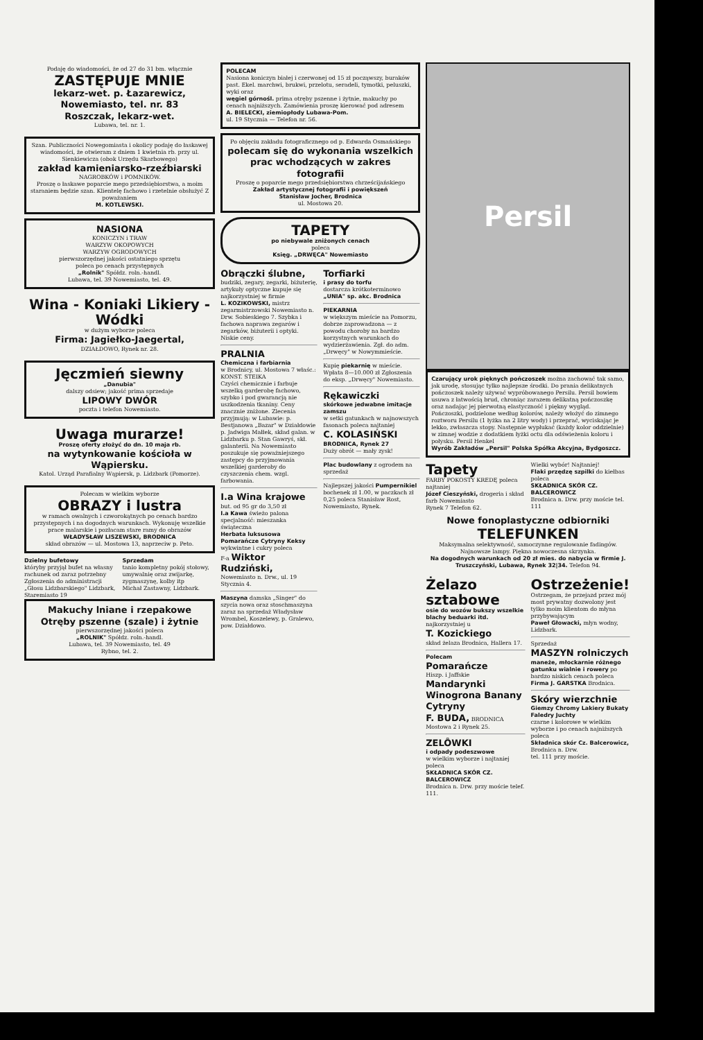Podaję do wiadomości, że od 27 do 31 bm. włącznie
ZASTĘPUJE MNIE
lekarz-wet. p. Łazarewicz, Nowemiasto, tel. nr. 83
Roszczak, lekarz-wet.
Lubawa, tel. nr. 1.
Szan. Publiczności Nowegomiasta i okolicy podaję do łaskawej wiadomości, że otwieram z dniem 1 kwietnia rb. przy ul. Sienkiewicza (obok Urzędu Skarbowego)
zakład kamieniarsko-rzeźbiarski
NAGROBKÓW i POMNIKÓW.
Proszę o łaskawe poparcie mego przedsiębiorstwa, a moim staraniem będzie szan. Klientelę fachowo i rzetelnie obsłużyć Z poważaniem
M. KOTLEWSKI.
NASIONA
KONICZYN i TRAW
WARZYW OKOPOWYCH
WARZYW OGRODOWYCH
pierwszorzędnej jakości ostatniego sprzętu
poleca po cenach przystępnych
„Rolnik" Spółdz. roln.-handl.
Lubawa, tel. 39 Nowemiasto, tel. 49.
Wina - Koniaki Likiery - Wódki
w dużym wyborze poleca
Firma: Jagiełko-Jaegertal,
DZIAŁDOWO, Rynek nr. 28.
Jęczmień siewny
„Danubia"
dalszy odsiew; jakość prima sprzedaje
LIPOWY DWÓR
poczta i telefon Nowemiasto.
Uwaga murarze!
Proszę oferty złożyć do dn. 10 maja rb.
na wytynkowanie kościoła w Wąpiersku.
Katol. Urząd Parafialny Wąpiersk, p. Lidzbark (Pomorze).
Polecam w wielkim wyborze
OBRAZY i lustra
w ramach owalnych i czworokątnych po cenach bardzo przystępnych i na dogodnych warunkach. Wykonuję wszelkie prace malarskie i pozłacam stare ramy do obrazów
WŁADYSŁAW LISZEWSKI, BRODNICA
skład obrazów — ul. Mostowa 13, naprzeciw p. Peto.
Dzielny bufetowy
któryby przyjął bufet na własny rachunek od zaraz potrzebny Zgłoszenia do administracji „Głosu Lidzbarskiego" Lidzbark, Staremiasto 19
Sprzedam
tanio kompletny pokój stołowy, umywalnię oraz zwijarkę, zygmaszynę, kolby itp
Michał Zastawny, Lidzbark.
Makuchy lniane i rzepakowe
Otręby pszenne (szale) i żytnie
pierwszorzędnej jakości poleca
„ROLNIK" Spółdz. roln.-handl.
Lubawa, tel. 39 Nowemiasto, tel. 49
Rybno, tel. 2.
POLECAM
Nasiona koniczyn białej i czerwonej od 15 zł począwszy, buraków past. Ekel. marchwi, brukwi, przelotu, seradeli, tymotki, peluszki, wyki oraz
węgiel górnośl. prima otręby pszenne i żytnie, makuchy po cenach najniższych. Zamówienia proszę kierować pod adresem
A. BIELECKI, ziemiopłody Lubawa-Pom.
ul. 19 Stycznia — Telefon nr. 56.
Po objęciu zakładu fotograficznego od p. Edwarda Osmańskiego
polecam się do wykonania wszelkich prac wchodzących w zakres fotografii
Proszę o poparcie mego przedsiębiorstwa chrześcijańskiego
Zakład artystycznej fotografii i powiększeń
Stanisław Jocher, Brodnica
ul. Mostowa 20.
TAPETY
po niebywale zniżonych cenach
poleca
Księg. „DRWĘCA" Nowemiasto
Obrączki ślubne,
budziki, zegary, zegarki, biżuterię, artykuły optyczne kupuje się najkorzystniej w firmie
L. KOZIKOWSKI, mistrz zegarmistrzowski Nowemiasto n. Drw. Sobieskiego 7. Szybka i fachowa naprawa zegarów i zegarków, biżuterii i optyki. Niskie ceny.
PRALNIA
Chemiczna i farbiarnia
w Brodnicy, ul. Mostowa 7 właśc.: KONST. STEIKA
Czyści chemicznie i farbuje wszelką garderobę fachowo, szybko i pod gwarancją nie uszkodzenia tkaniny. Ceny znacznie zniżone. Zlecenia przyjmują: w Lubawie: p. Bestjanowa „Bazar" w Działdowie p. Jadwiga Małłek, skład galan. w Lidzbarku p. Stan Gawryś, skł. galanterii. Na Nowemiasto poszukuje się poważniejszego zastępcy do przyjmowania wszelkiej garderoby do czyszczenia chem. wzgl. farbowania.
I.a Wina krajowe
but. od 95 gr do 3,50 zł
I.a Kawa świeżo palona
specjalność: mieszanka świąteczna
Herbata luksusowa Pomarańcze Cytryny Keksy wykwintne i cukry poleca
F-a Wiktor Rudziński,
Nowemiasto n. Drw., ul. 19 Stycznia 4.
Maszyna damska „Singer" do szycia nowa oraz stoschmaszyna zaraz na sprzedaż Władysław Wrombel, Koszelewy, p. Gralewo, pow. Działdowo.
Torfiarki
i prasy do torfu
dostarcza krótkoterminowo
„UNIA" sp. akc. Brodnica
PIEKARNIA
w większym mieście na Pomorzu, dobrze zaprowadzona — z powodu choroby na bardzo korzystnych warunkach do wydzierżawienia. Zgł. do adm. „Drwęcy" w Nowymmieście.
Kupię piekarnię w mieście. Wpłata 8—10.000 zł Zgłoszenia do eksp. „Drwęcy" Nowemiasto.
Rękawiczki
skórkowe jedwabne imitacje zamszu
w setki gatunkach w najnowszych fasonach poleca najtaniej
C. KOLASIŃSKI
BRODNICA, Rynek 27
Duży obrót — mały zysk!
Plac budowlany z ogrodem na sprzedaż
Najlepszej jakości Pumpernikiel bochenek zł 1.00, w paczkach zł 0,25 poleca Stanisław Rost, Nowemiasto, Rynek.
Persil
Czarujący urok pięknych pończoszek można zachować tak samo, jak urodę, stosując tylko najlepsze środki. Do prania delikatnych pończoszek należy używać wypróbowanego Persilu. Persil bowiem usuwa z łatwością brud, chroniąc zarazem delikatną pończoszkę oraz nadając jej pierwotną elastyczność i piękny wygląd. Pończoszki, podzielone według kolorów, należy włożyć do zimnego roztworu Persilu (1 łyżka na 2 litry wody) i przeprać, wyciskając je lekko, zwłaszcza stopy. Następnie wypłukać (każdy kolor oddzielnie) w zimnej wodzie z dodatkiem łyżki octu dla odświeżenia koloru i połysku. Persil Henkel
Wyrób Zakładów „Persil" Polska Spółka Akcyjna, Bydgoszcz.
Tapety
FARBY POKOSTY KREDĘ poleca najtaniej
Józef Cieszyński, drogeria i skład farb Nowemiasto
Rynek 7 Telefon 62.
Wielki wybór! Najtaniej!
Flaki przędzę szpilki do kiełbas poleca
SKŁADNICA SKÓR CZ. BALCEROWICZ
Brodnica n. Drw. przy moście tel. 111
Nowe fonoplastyczne odbiorniki
TELEFUNKEN
Maksymalna selektywność, samoczynne regulowanie fadingów. Najnowsze lampy. Piękna nowoczesna skrzynka.
Na dogodnych warunkach od 20 zł mies. do nabycia w firmie J. Truszczyński, Lubawa, Rynek 32|34. Telefon 94.
Żelazo sztabowe
osie do wozów bukszy wszelkie blachy beduarki itd.
najkorzystniej u
T. Kozickiego
skład żelaza Brodnica, Hallera 17.
Polecam
Pomarańcze
Hiszp. i Jaffskie
Mandarynki Winogrona Banany Cytryny
F. BUDA, BRODNICA
Mostowa 2 i Rynek 25.
ZELÔWKI
i odpady podeszwowe
w wielkim wyborze i najtaniej poleca
SKŁADNICA SKÓR CZ. BALCEROWICZ
Brodnica n. Drw. przy moście telef. 111.
Ostrzeżenie!
Ostrzegam, że przejazd przez mój most prywatny dozwolony jest tylko moim klientom do młyna przybywającym
Paweł Głowacki, młyn wodny, Lidzbark.
Sprzedaż
MASZYN rolniczych
maneże, młockarnie różnego gatunku wialnie i rowery po bardzo niskich cenach poleca
Firma J. GARSTKA Brodnica.
Skóry wierzchnie
Giemzy Chromy Lakiery Bukaty Faledry Juchty
czarne i kolorowe w wielkim wyborze i po cenach najniższych poleca
Składnica skór Cz. Balcerowicz, Brodnica n. Drw.
tel. 111 przy moście.